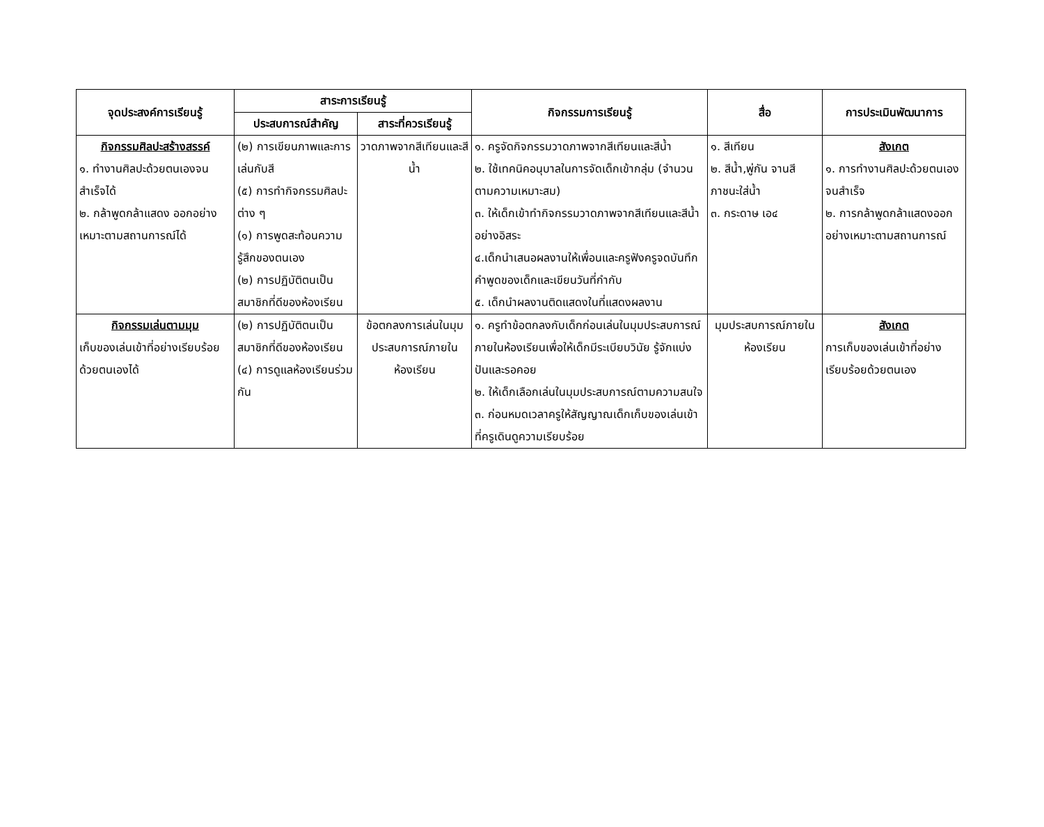| จุดประสงค์การเรียนรู้ | สาระการเรียนรู้ | | กิจกรรมการเรียนรู้ | สื่อ | การประเมินพัฒนาการ |
| --- | --- | --- | --- | --- | --- |
| | ประสบการณ์สำคัญ | สาระที่ควรเรียนรู้ | | | |
| กิจกรรมศิลปะสร้างสรรค์ ๑. ทำงานศิลปะด้วยตนเองจนสำเร็จได้ ๒. กล้าพูดกล้าแสดง ออกอย่างเหมาะตามสถานการณ์ได้ | (๒) การเขียนภาพและการเล่นกับสี (๕) การทำกิจกรรมศิลปะต่าง ๆ (๑) การพูดสะท้อนความรู้สึกของตนเอง (๒) การปฏิบัติตนเป็นสมาชิกที่ดีของห้องเรียน | วาดภาพจากสีเทียนและสีน้ำ | ๑. ครูจัดกิจกรรมวาดภาพจากสีเทียนและสีน้ำ ๒. ใช้เทคนิคอนุบาลในการจัดเด็กเข้ากลุ่ม (จำนวนตามความเหมาะสม) ๓. ให้เด็กเข้าทำกิจกรรมวาดภาพจากสีเทียนและสีน้ำอย่างอิสระ ๔.เด็กนำเสนอผลงานให้เพื่อนและครูฟังครูจดบันทึกคำพูดของเด็กและเขียนวันที่กำกับ ๕. เด็กนำผลงานติดแสดงในที่แสดงผลงาน | ๑. สีเทียน ๒. สีน้ำ,พู่กัน จานสี ภาชนะใส่น้ำ ๓. กระดาษ เอ๔ | สังเกต ๑. การทำงานศิลปะด้วยตนเองจนสำเร็จ ๒. การกล้าพูดกล้าแสดงออกอย่างเหมาะตามสถานการณ์ |
| กิจกรรมเล่นตามมุม เก็บของเล่นเข้าที่อย่างเรียบร้อยด้วยตนเองได้ | (๒) การปฏิบัติตนเป็นสมาชิกที่ดีของห้องเรียน (๔) การดูแลห้องเรียนร่วมกัน | ข้อตกลงการเล่นในมุมประสบการณ์ภายในห้องเรียน | ๑. ครูทำข้อตกลงกับเด็กก่อนเล่นในมุมประสบการณ์ภายในห้องเรียนเพื่อให้เด็กมีระเบียบวินัย รู้จักแบ่งปันและรอคอย ๒. ให้เด็กเลือกเล่นในมุมประสบการณ์ตามความสนใจ ๓. ก่อนหมดเวลาครูให้สัญญาณเด็กเก็บของเล่นเข้าที่ครูเดินดูความเรียบร้อย | มุมประสบการณ์ภายในห้องเรียน | สังเกต การเก็บของเล่นเข้าที่อย่างเรียบร้อยด้วยตนเอง |